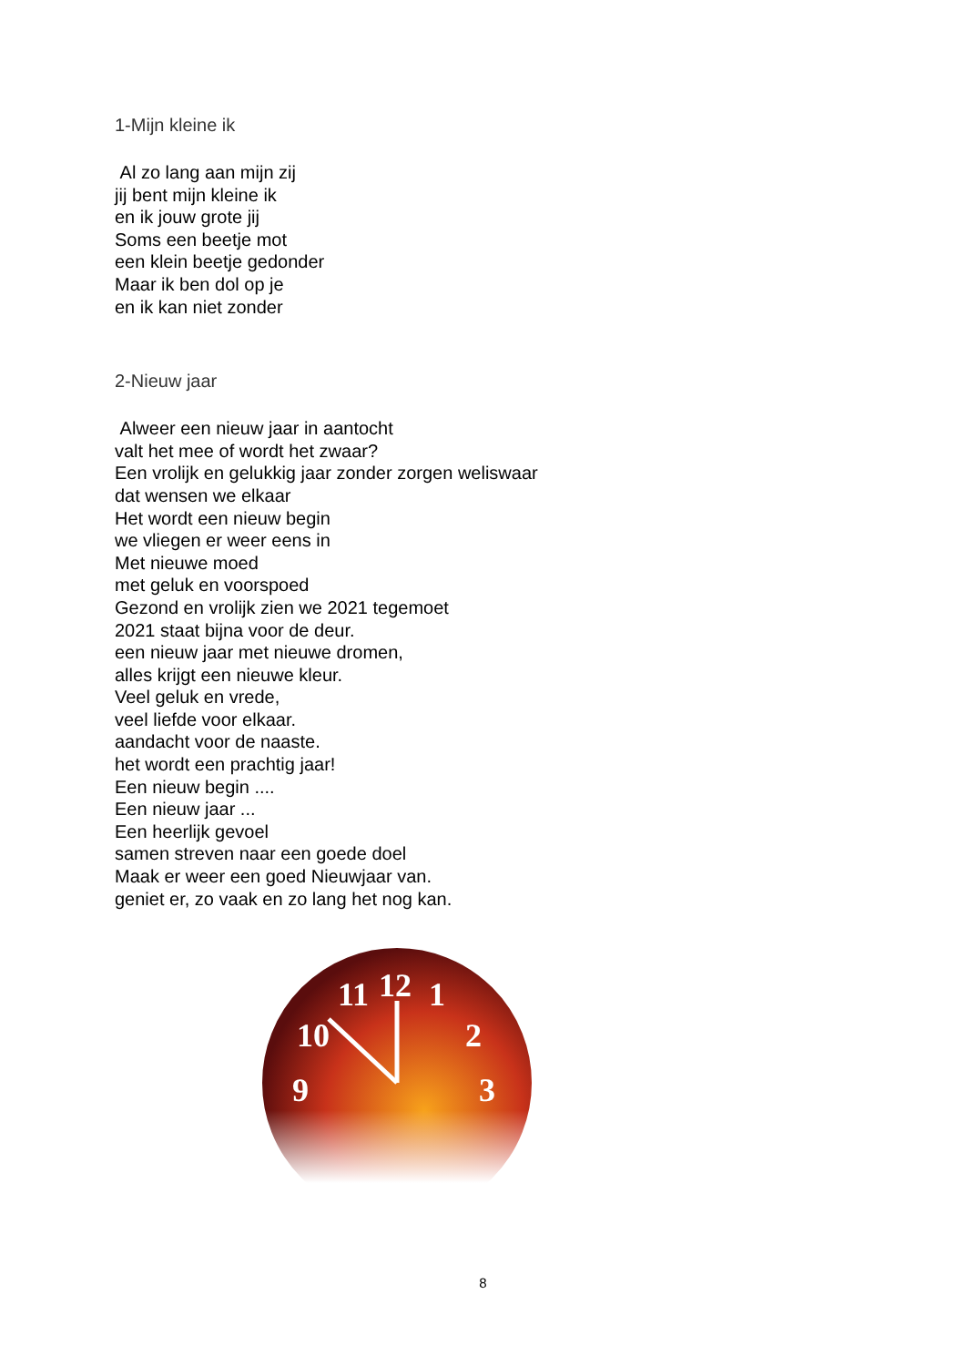1-Mijn kleine ik
Al zo lang aan mijn zij
jij bent mijn kleine ik
en ik jouw grote jij
Soms een beetje mot
een klein beetje gedonder
Maar ik ben dol op je
en ik kan niet zonder
2-Nieuw jaar
Alweer een nieuw jaar in aantocht
valt het mee of wordt het zwaar?
Een vrolijk en gelukkig jaar zonder zorgen weliswaar
dat wensen we elkaar
Het wordt een nieuw begin
we vliegen er weer eens in
Met nieuwe moed
met geluk en voorspoed
Gezond en vrolijk zien we 2021 tegemoet
2021 staat bijna voor de deur.
een nieuw jaar met nieuwe dromen,
alles krijgt een nieuwe kleur.
Veel geluk en vrede,
veel liefde voor elkaar.
aandacht voor de naaste.
het wordt een prachtig jaar!
Een nieuw begin ....
Een nieuw jaar ...
Een heerlijk gevoel
samen streven naar een goede doel
Maak er weer een goed Nieuwjaar van.
geniet er, zo vaak en zo lang het nog kan.
12
11
1
10
2
9
3
8